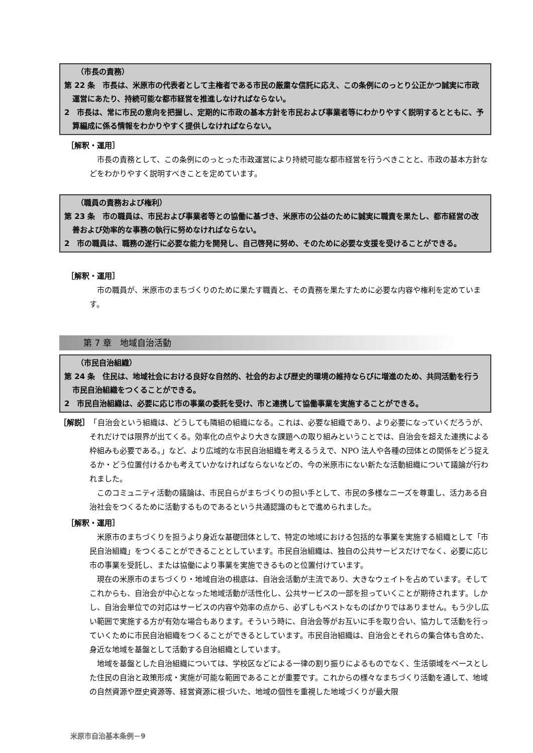（市長の責務）
第 22 条　市長は、米原市の代表者として主権者である市民の厳粛な信託に応え、この条例にのっとり公正かつ誠実に市政運営にあたり、持続可能な都市経営を推進しなければならない。
2　市長は、常に市民の意向を把握し、定期的に市政の基本方針を市民および事業者等にわかりやすく説明するとともに、予算編成に係る情報をわかりやすく提供しなければならない。
［解釈・運用］
市長の責務として、この条例にのっとった市政運営により持続可能な都市経営を行うべきことと、市政の基本方針などをわかりやすく説明すべきことを定めています。
（職員の責務および権利）
第 23 条　市の職員は、市民および事業者等との協働に基づき、米原市の公益のために誠実に職責を果たし、都市経営の改善および効率的な事務の執行に努めなければならない。
2　市の職員は、職務の遂行に必要な能力を開発し、自己啓発に努め、そのために必要な支援を受けることができる。
［解釈・運用］
市の職員が、米原市のまちづくりのために果たす職責と、その責務を果たすために必要な内容や権利を定めています。
第 7 章　地域自治活動
（市民自治組織）
第 24 条　住民は、地域社会における良好な自然的、社会的および歴史的環境の維持ならびに増進のため、共同活動を行う市民自治組織をつくることができる。
2　市民自治組織は、必要に応じ市の事業の委託を受け、市と連携して協働事業を実施することができる。
［解説］　「自治会という組織は、どうしても隣組の組織になる。これは、必要な組織であり、より必要になっていくだろうが、それだけでは限界が出てくる。効率化の点やより大きな課題への取り組みということでは、自治会を超えた連携による枠組みも必要である。」など、より広域的な市民自治組織を考えるうえで、NPO 法人や各種の団体との関係をどう捉えるか・どう位置付けるかも考えていかなければならないなどの、今の米原市にない新たな活動組織について議論が行われました。
このコミュニティ活動の議論は、市民自らがまちづくりの担い手として、市民の多様なニーズを尊重し、活力ある自治社会をつくるために活動するものであるという共通認識のもとで進められました。
［解釈・運用］
米原市のまちづくりを担うより身近な基礎団体として、特定の地域における包括的な事業を実施する組織として「市民自治組織」をつくることができることとしています。市民自治組織は、独自の公共サービスだけでなく、必要に応じ市の事業を受託し、または協働により事業を実施できるものと位置付けています。
現在の米原市のまちづくり・地域自治の根底は、自治会活動が主流であり、大きなウェイトを占めています。そしてこれからも、自治会が中心となった地域活動が活性化し、公共サービスの一部を担っていくことが期待されます。しかし、自治会単位での対応はサービスの内容や効率の点から、必ずしもベストなものばかりではありません。もう少し広い範囲で実施する方が有効な場合もあります。そういう時に、自治会等がお互いに手を取り合い、協力して活動を行っていくために市民自治組織をつくることができるとしています。市民自治組織は、自治会とそれらの集合体も含めた、身近な地域を基盤として活動する自治組織としています。
地域を基盤とした自治組織については、学校区などによる一律の割り振りによるものでなく、生活領域をベースとした住民の自治と政策形成・実施が可能な範囲であることが重要です。これからの様々なまちづくり活動を通して、地域の自然資源や歴史資源等、経営資源に根づいた、地域の個性を重視した地域づくりが最大限
米原市自治基本条例－9